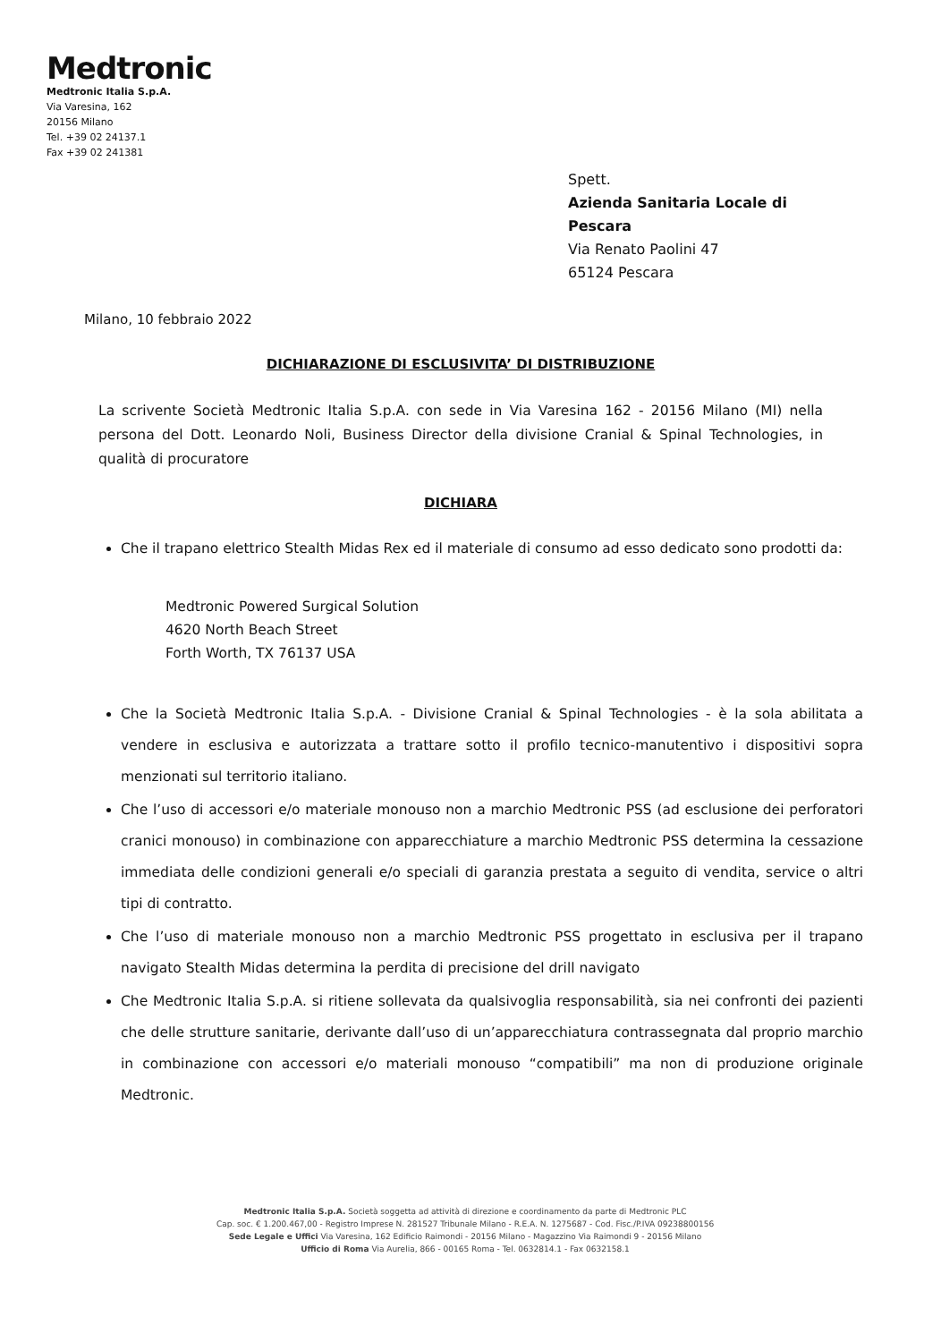Medtronic
Medtronic Italia S.p.A.
Via Varesina, 162
20156 Milano
Tel. +39 02 24137.1
Fax +39 02 241381
Spett.
Azienda Sanitaria Locale di
Pescara
Via Renato Paolini 47
65124 Pescara
Milano, 10 febbraio 2022
DICHIARAZIONE DI ESCLUSIVITA’ DI DISTRIBUZIONE
La scrivente Società Medtronic Italia S.p.A. con sede in Via Varesina 162 - 20156 Milano (MI) nella persona del Dott. Leonardo Noli, Business Director della divisione Cranial & Spinal Technologies, in qualità di procuratore
DICHIARA
Che il trapano elettrico Stealth Midas Rex ed il materiale di consumo ad esso dedicato sono prodotti da:
Medtronic Powered Surgical Solution
4620 North Beach Street
Forth Worth, TX 76137 USA
Che la Società Medtronic Italia S.p.A. - Divisione Cranial & Spinal Technologies - è la sola abilitata a vendere in esclusiva e autorizzata a trattare sotto il profilo tecnico-manutentivo i dispositivi sopra menzionati sul territorio italiano.
Che l’uso di accessori e/o materiale monouso non a marchio Medtronic PSS (ad esclusione dei perforatori cranici monouso) in combinazione con apparecchiature a marchio Medtronic PSS determina la cessazione immediata delle condizioni generali e/o speciali di garanzia prestata a seguito di vendita, service o altri tipi di contratto.
Che l’uso di materiale monouso non a marchio Medtronic PSS progettato in esclusiva per il trapano navigato Stealth Midas determina la perdita di precisione del drill navigato
Che Medtronic Italia S.p.A. si ritiene sollevata da qualsivoglia responsabilità, sia nei confronti dei pazienti che delle strutture sanitarie, derivante dall’uso di un’apparecchiatura contrassegnata dal proprio marchio in combinazione con accessori e/o materiali monouso “compatibili” ma non di produzione originale Medtronic.
Medtronic Italia S.p.A. Società soggetta ad attività di direzione e coordinamento da parte di Medtronic PLC
Cap. soc. € 1.200.467,00 - Registro Imprese N. 281527 Tribunale Milano - R.E.A. N. 1275687 - Cod. Fisc./P.IVA 09238800156
Sede Legale e Uffici Via Varesina, 162 Edificio Raimondi - 20156 Milano - Magazzino Via Raimondi 9 - 20156 Milano
Ufficio di Roma Via Aurelia, 866 - 00165 Roma - Tel. 0632814.1 - Fax 0632158.1